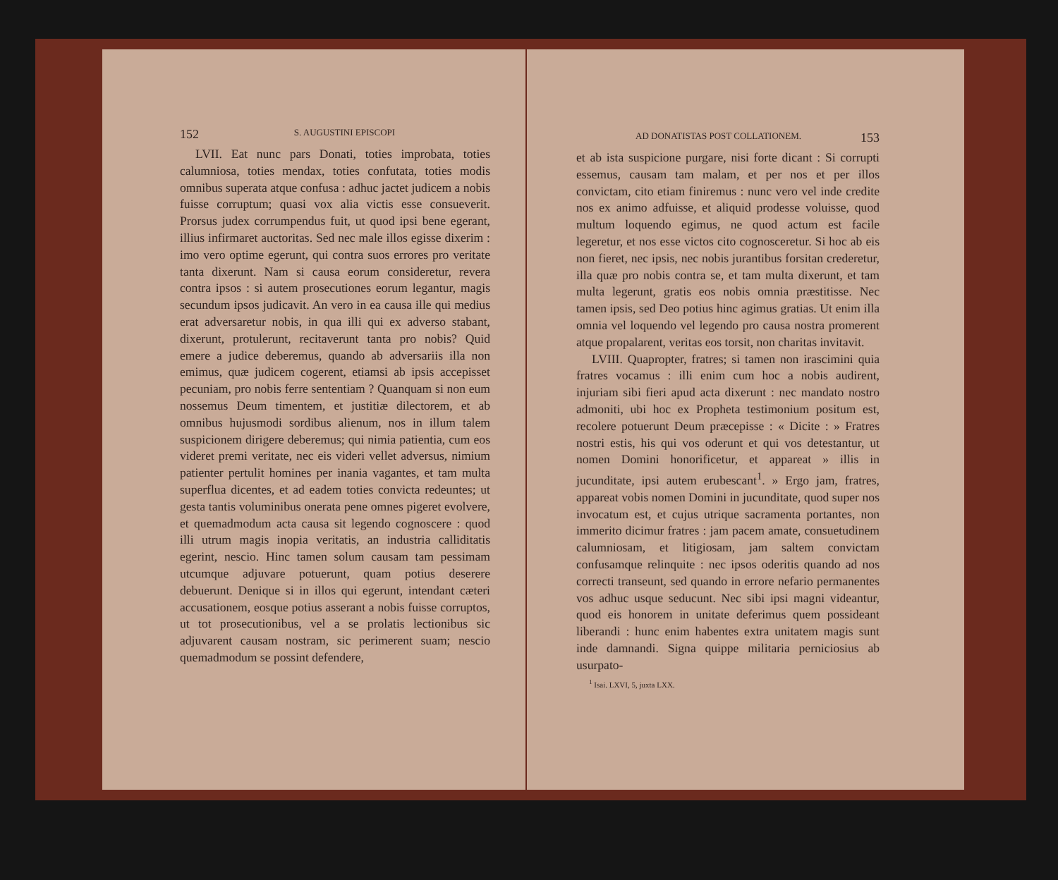152 S. AUGUSTINI EPISCOPI
LVII. Eat nunc pars Donati, toties improbata, toties calumniosa, toties mendax, toties confutata, toties modis omnibus superata atque confusa : adhuc jactet judicem a nobis fuisse corruptum; quasi vox alia victis esse consueverit. Prorsus judex corrumpendus fuit, ut quod ipsi bene egerant, illius infirmaret auctoritas. Sed nec male illos egisse dixerim : imo vero optime egerunt, qui contra suos errores pro veritate tanta dixerunt. Nam si causa eorum consideretur, revera contra ipsos : si autem prosecutiones eorum legantur, magis secundum ipsos judicavit. An vero in ea causa ille qui medius erat adversaretur nobis, in qua illi qui ex adverso stabant, dixerunt, protulerunt, recitaverunt tanta pro nobis? Quid emere a judice deberemus, quando ab adversariis illa non emimus, quæ judicem cogerent, etiamsi ab ipsis accepisset pecuniam, pro nobis ferre sententiam ? Quanquam si non eum nossemus Deum timentem, et justitiæ dilectorem, et ab omnibus hujusmodi sordibus alienum, nos in illum talem suspicionem dirigere deberemus; qui nimia patientia, cum eos videret premi veritate, nec eis videri vellet adversus, nimium patienter pertulit homines per inania vagantes, et tam multa superflua dicentes, et ad eadem toties convicta redeuntes; ut gesta tantis voluminibus onerata pene omnes pigeret evolvere, et quemadmodum acta causa sit legendo cognoscere : quod illi utrum magis inopia veritatis, an industria calliditatis egerint, nescio. Hinc tamen solum causam tam pessimam utcumque adjuvare potuerunt, quam potius deserere debuerunt. Denique si in illos qui egerunt, intendant cæteri accusationem, eosque potius asserant a nobis fuisse corruptos, ut tot prosecutionibus, vel a se prolatis lectionibus sic adjuvarent causam nostram, sic perimerent suam; nescio quemadmodum se possint defendere,
AD DONATISTAS POST COLLATIONEM. 153
et ab ista suspicione purgare, nisi forte dicant : Si corrupti essemus, causam tam malam, et per nos et per illos convictam, cito etiam finiremus : nunc vero vel inde credite nos ex animo adfuisse, et aliquid prodesse voluisse, quod multum loquendo egimus, ne quod actum est facile legeretur, et nos esse victos cito cognosceretur. Si hoc ab eis non fieret, nec ipsis, nec nobis jurantibus forsitan crederetur, illa quæ pro nobis contra se, et tam multa dixerunt, et tam multa legerunt, gratis eos nobis omnia præstitisse. Nec tamen ipsis, sed Deo potius hinc agimus gratias. Ut enim illa omnia vel loquendo vel legendo pro causa nostra promerent atque propalarent, veritas eos torsit, non charitas invitavit.
LVIII. Quapropter, fratres; si tamen non irascimini quia fratres vocamus : illi enim cum hoc a nobis audirent, injuriam sibi fieri apud acta dixerunt : nec mandato nostro admoniti, ubi hoc ex Propheta testimonium positum est, recolere potuerunt Deum præcepisse : « Dicite : » Fratres nostri estis, his qui vos oderunt et qui vos detestantur, ut nomen Domini honorificetur, et appareat » illis in jucunditate, ipsi autem erubescant<sup>1</sup>. » Ergo jam, fratres, appareat vobis nomen Domini in jucunditate, quod super nos invocatum est, et cujus utrique sacramenta portantes, non immerito dicimur fratres : jam pacem amate, consuetudinem calumniosam, et litigiosam, jam saltem convictam confusamque relinquite : nec ipsos oderitis quando ad nos correcti transeunt, sed quando in errore nefario permanentes vos adhuc usque seducunt. Nec sibi ipsi magni videantur, quod eis honorem in unitate deferimus quem possideant liberandi : hunc enim habentes extra unitatem magis sunt inde damnandi. Signa quippe militaria perniciosius ab usurpato-
<sup>1</sup> Isai. LXVI, 5, juxta LXX.